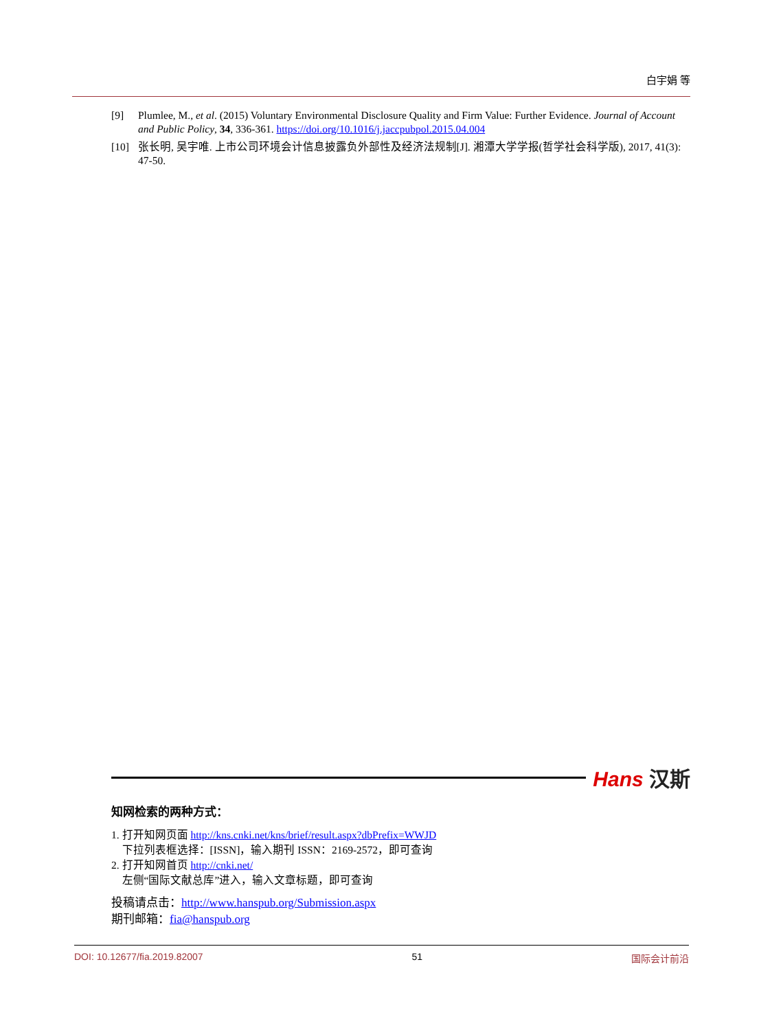白宇娟 等
[9] Plumlee, M., et al. (2015) Voluntary Environmental Disclosure Quality and Firm Value: Further Evidence. Journal of Account and Public Policy, 34, 336-361. https://doi.org/10.1016/j.jaccpubpol.2015.04.004
[10] 张长明, 吴宇唯. 上市公司环境会计信息披露负外部性及经济法规制[J]. 湘潭大学学报(哲学社会科学版), 2017, 41(3): 47-50.
Hans 汉斯
知网检索的两种方式：
1. 打开知网页面 http://kns.cnki.net/kns/brief/result.aspx?dbPrefix=WWJD
下拉列表框选择：[ISSN]，输入期刊 ISSN：2169-2572，即可查询
2. 打开知网首页 http://cnki.net/
左侧“国际文献总库”进入，输入文章标题，即可查询
投稿请点击：http://www.hanspub.org/Submission.aspx
期刊邮箱：fia@hanspub.org
DOI: 10.12677/fia.2019.82007 51 国际会计前沿